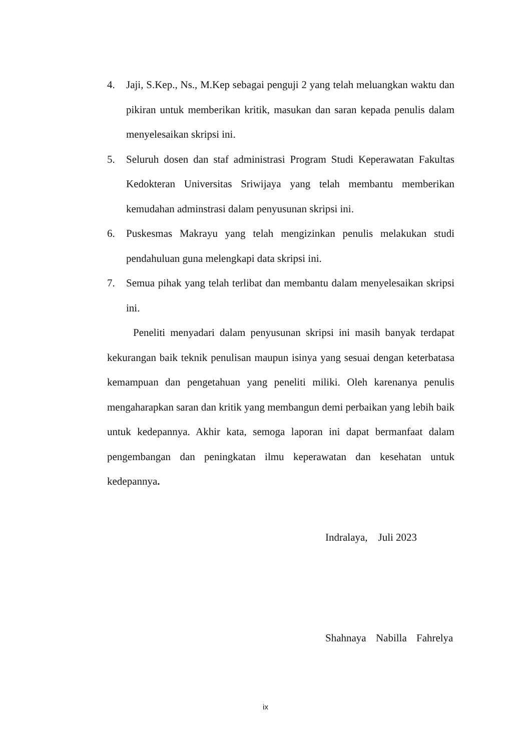4. Jaji, S.Kep., Ns., M.Kep sebagai penguji 2 yang telah meluangkan waktu dan pikiran untuk memberikan kritik, masukan dan saran kepada penulis dalam menyelesaikan skripsi ini.
5. Seluruh dosen dan staf administrasi Program Studi Keperawatan Fakultas Kedokteran Universitas Sriwijaya yang telah membantu memberikan kemudahan adminstrasi dalam penyusunan skripsi ini.
6. Puskesmas Makrayu yang telah mengizinkan penulis melakukan studi pendahuluan guna melengkapi data skripsi ini.
7. Semua pihak yang telah terlibat dan membantu dalam menyelesaikan skripsi ini.
Peneliti menyadari dalam penyusunan skripsi ini masih banyak terdapat kekurangan baik teknik penulisan maupun isinya yang sesuai dengan keterbatasa kemampuan dan pengetahuan yang peneliti miliki. Oleh karenanya penulis mengaharapkan saran dan kritik yang membangun demi perbaikan yang lebih baik untuk kedepannya. Akhir kata, semoga laporan ini dapat bermanfaat dalam pengembangan dan peningkatan ilmu keperawatan dan kesehatan untuk kedepannya.
Indralaya, Juli 2023
Shahnaya Nabilla Fahrelya
ix